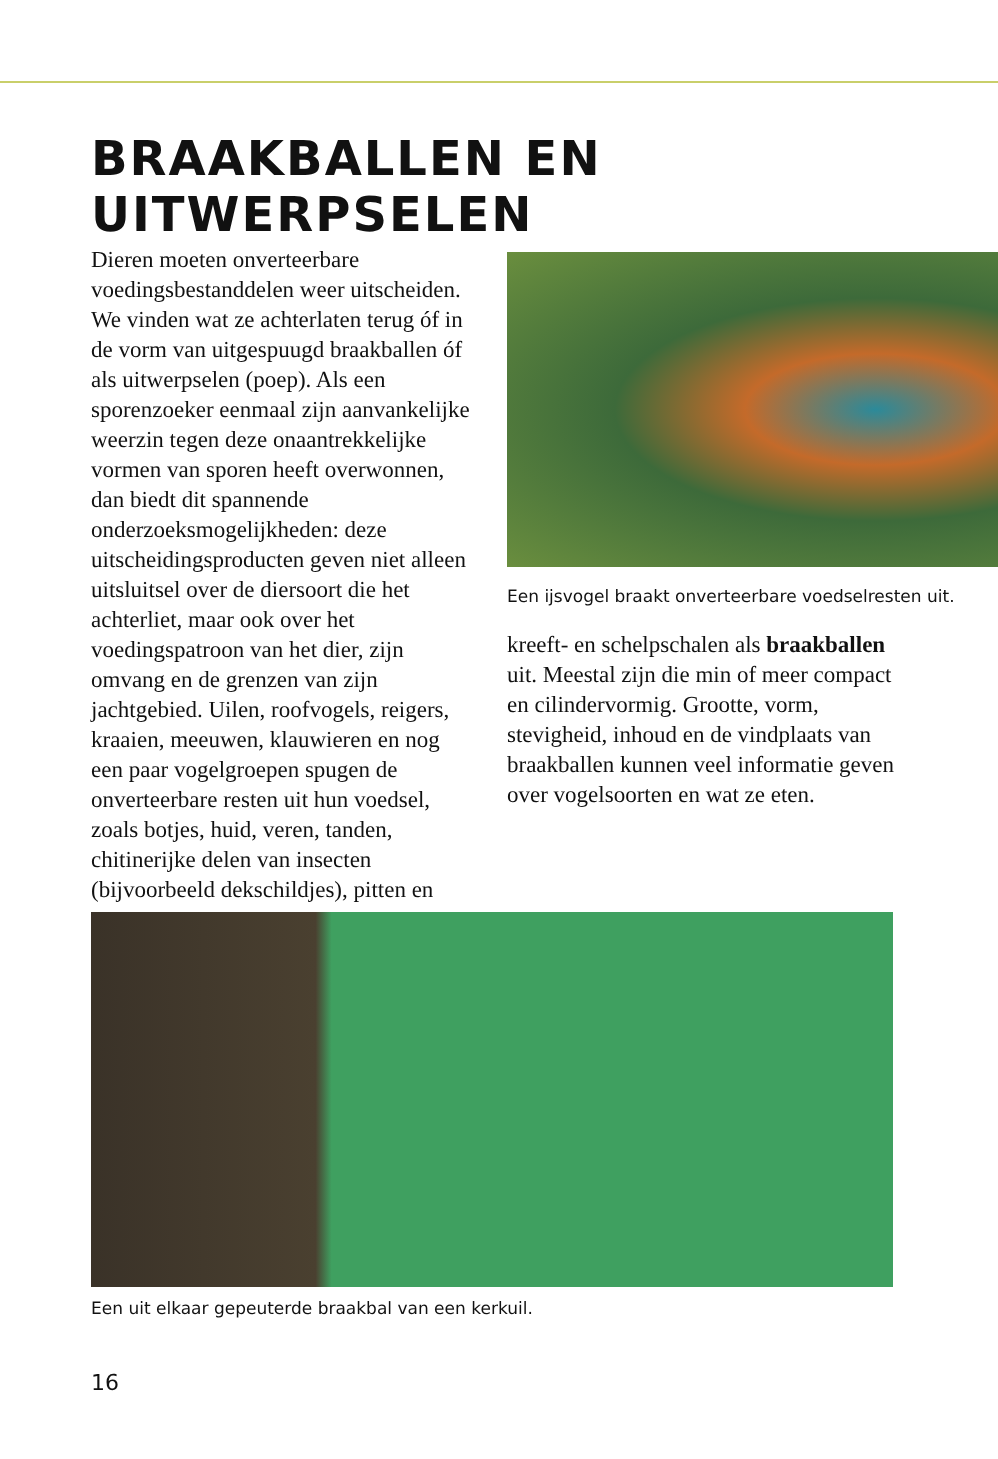BRAAKBALLEN EN UITWERPSELEN
Dieren moeten onverteerbare voedingsbestanddelen weer uitscheiden. We vinden wat ze achterlaten terug óf in de vorm van uitgespuugd braakballen óf als uitwerpselen (poep). Als een sporenzoeker eenmaal zijn aanvankelijke weerzin tegen deze onaantrekkelijke vormen van sporen heeft overwonnen, dan biedt dit spannende onderzoeksmogelijkheden: deze uitscheidingsproducten geven niet alleen uitsluitsel over de diersoort die het achterliet, maar ook over het voedingspatroon van het dier, zijn omvang en de grenzen van zijn jachtgebied. Uilen, roofvogels, reigers, kraaien, meeuwen, klauwieren en nog een paar vogelgroepen spugen de onverteerbare resten uit hun voedsel, zoals botjes, huid, veren, tanden, chitinerijke delen van insecten (bijvoorbeeld dekschildjes), pitten en
Een ijsvogel braakt onverteerbare voedselresten uit.
kreeft- en schelpschalen als braakballen uit. Meestal zijn die min of meer compact en cilindervormig. Grootte, vorm, stevigheid, inhoud en de vindplaats van braakballen kunnen veel informatie geven over vogelsoorten en wat ze eten.
Een uit elkaar gepeuterde braakbal van een kerkuil.
16